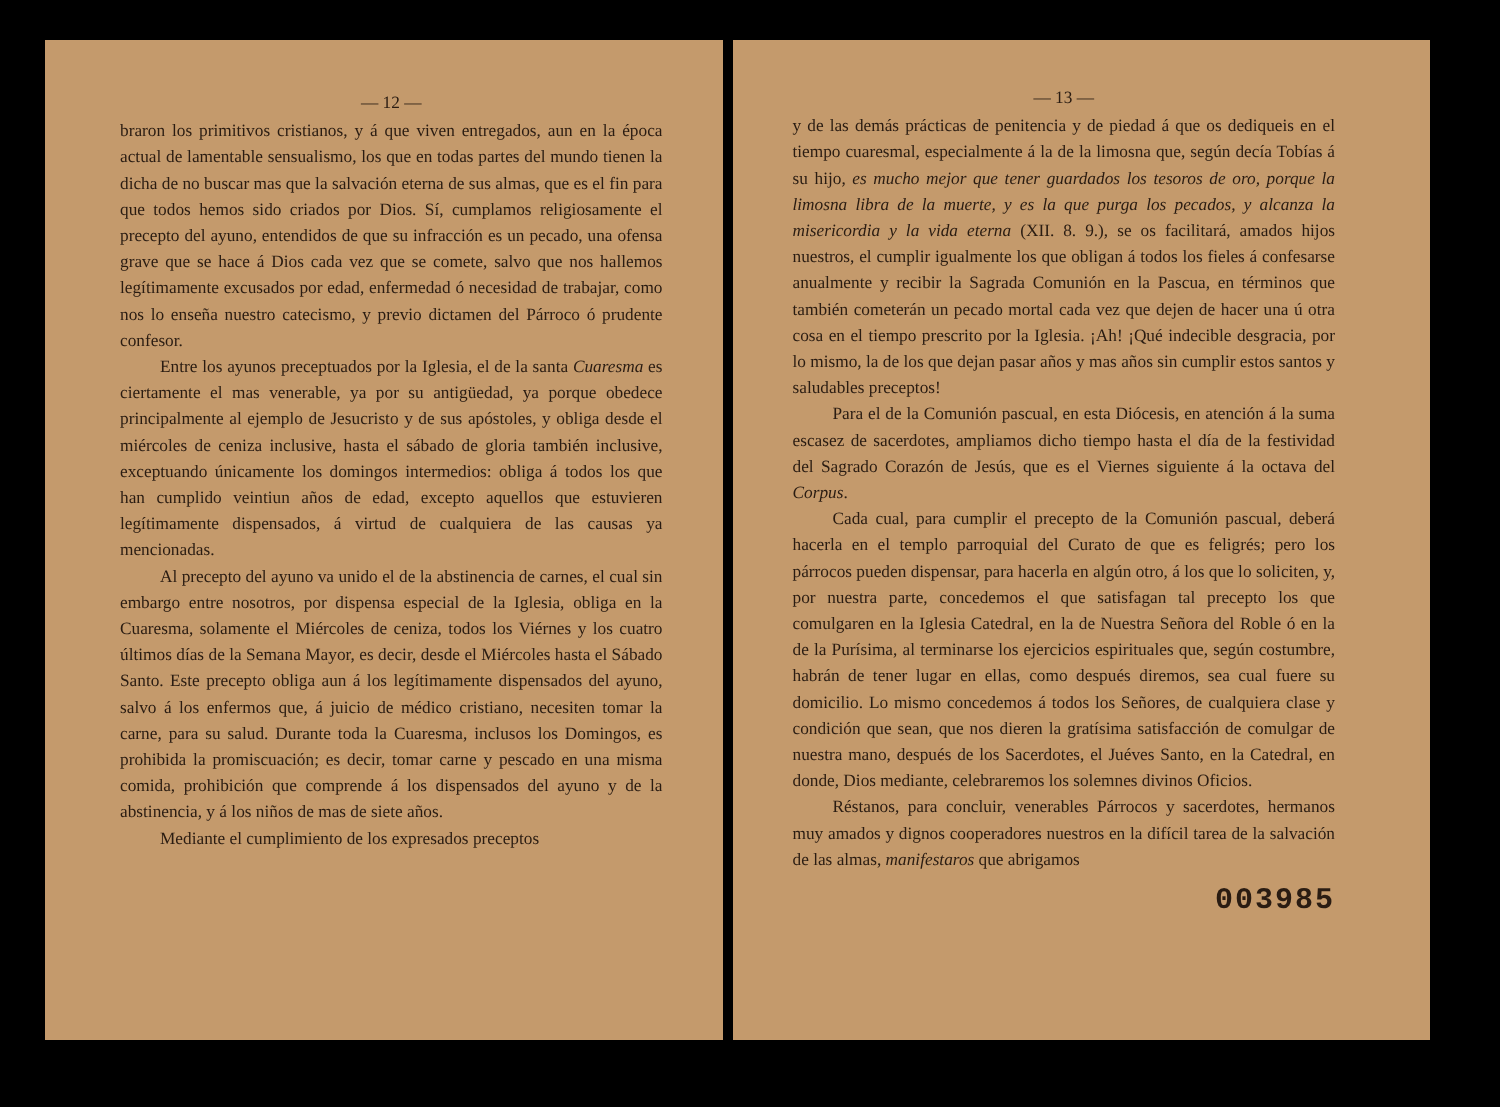— 12 —
braron los primitivos cristianos, y á que viven entregados, aun en la época actual de lamentable sensualismo, los que en todas partes del mundo tienen la dicha de no buscar mas que la salvación eterna de sus almas, que es el fin para que todos hemos sido criados por Dios. Sí, cumplamos religiosamente el precepto del ayuno, entendidos de que su infracción es un pecado, una ofensa grave que se hace á Dios cada vez que se comete, salvo que nos hallemos legítimamente excusados por edad, enfermedad ó necesidad de trabajar, como nos lo enseña nuestro catecismo, y previo dictamen del Párroco ó prudente confesor.
Entre los ayunos preceptuados por la Iglesia, el de la santa Cuaresma es ciertamente el mas venerable, ya por su antigüedad, ya porque obedece principalmente al ejemplo de Jesucristo y de sus apóstoles, y obliga desde el miércoles de ceniza inclusive, hasta el sábado de gloria también inclusive, exceptuando únicamente los domingos intermedios: obliga á todos los que han cumplido veintiun años de edad, excepto aquellos que estuvieren legítimamente dispensados, á virtud de cualquiera de las causas ya mencionadas.
Al precepto del ayuno va unido el de la abstinencia de carnes, el cual sin embargo entre nosotros, por dispensa especial de la Iglesia, obliga en la Cuaresma, solamente el Miércoles de ceniza, todos los Viérnes y los cuatro últimos días de la Semana Mayor, es decir, desde el Miércoles hasta el Sábado Santo. Este precepto obliga aun á los legítimamente dispensados del ayuno, salvo á los enfermos que, á juicio de médico cristiano, necesiten tomar la carne, para su salud. Durante toda la Cuaresma, inclusos los Domingos, es prohibida la promiscuación; es decir, tomar carne y pescado en una misma comida, prohibición que comprende á los dispensados del ayuno y de la abstinencia, y á los niños de mas de siete años.
Mediante el cumplimiento de los expresados preceptos
— 13 —
y de las demás prácticas de penitencia y de piedad á que os dediqueis en el tiempo cuaresmal, especialmente á la de la limosna que, según decía Tobías á su hijo, es mucho mejor que tener guardados los tesoros de oro, porque la limosna libra de la muerte, y es la que purga los pecados, y alcanza la misericordia y la vida eterna (XII. 8. 9.), se os facilitará, amados hijos nuestros, el cumplir igualmente los que obligan á todos los fieles á confesarse anualmente y recibir la Sagrada Comunión en la Pascua, en términos que también cometerán un pecado mortal cada vez que dejen de hacer una ú otra cosa en el tiempo prescrito por la Iglesia. ¡Ah! ¡Qué indecible desgracia, por lo mismo, la de los que dejan pasar años y mas años sin cumplir estos santos y saludables preceptos!
Para el de la Comunión pascual, en esta Diócesis, en atención á la suma escasez de sacerdotes, ampliamos dicho tiempo hasta el día de la festividad del Sagrado Corazón de Jesús, que es el Viernes siguiente á la octava del Corpus.
Cada cual, para cumplir el precepto de la Comunión pascual, deberá hacerla en el templo parroquial del Curato de que es feligrés; pero los párrocos pueden dispensar, para hacerla en algún otro, á los que lo soliciten, y, por nuestra parte, concedemos el que satisfagan tal precepto los que comulgaren en la Iglesia Catedral, en la de Nuestra Señora del Roble ó en la de la Purísima, al terminarse los ejercicios espirituales que, según costumbre, habrán de tener lugar en ellas, como después diremos, sea cual fuere su domicilio. Lo mismo concedemos á todos los Señores, de cualquiera clase y condición que sean, que nos dieren la gratísima satisfacción de comulgar de nuestra mano, después de los Sacerdotes, el Juéves Santo, en la Catedral, en donde, Dios mediante, celebraremos los solemnes divinos Oficios.
Réstanos, para concluir, venerables Párrocos y sacerdotes, hermanos muy amados y dignos cooperadores nuestros en la difícil tarea de la salvación de las almas, manifestaros que abrigamos
003985